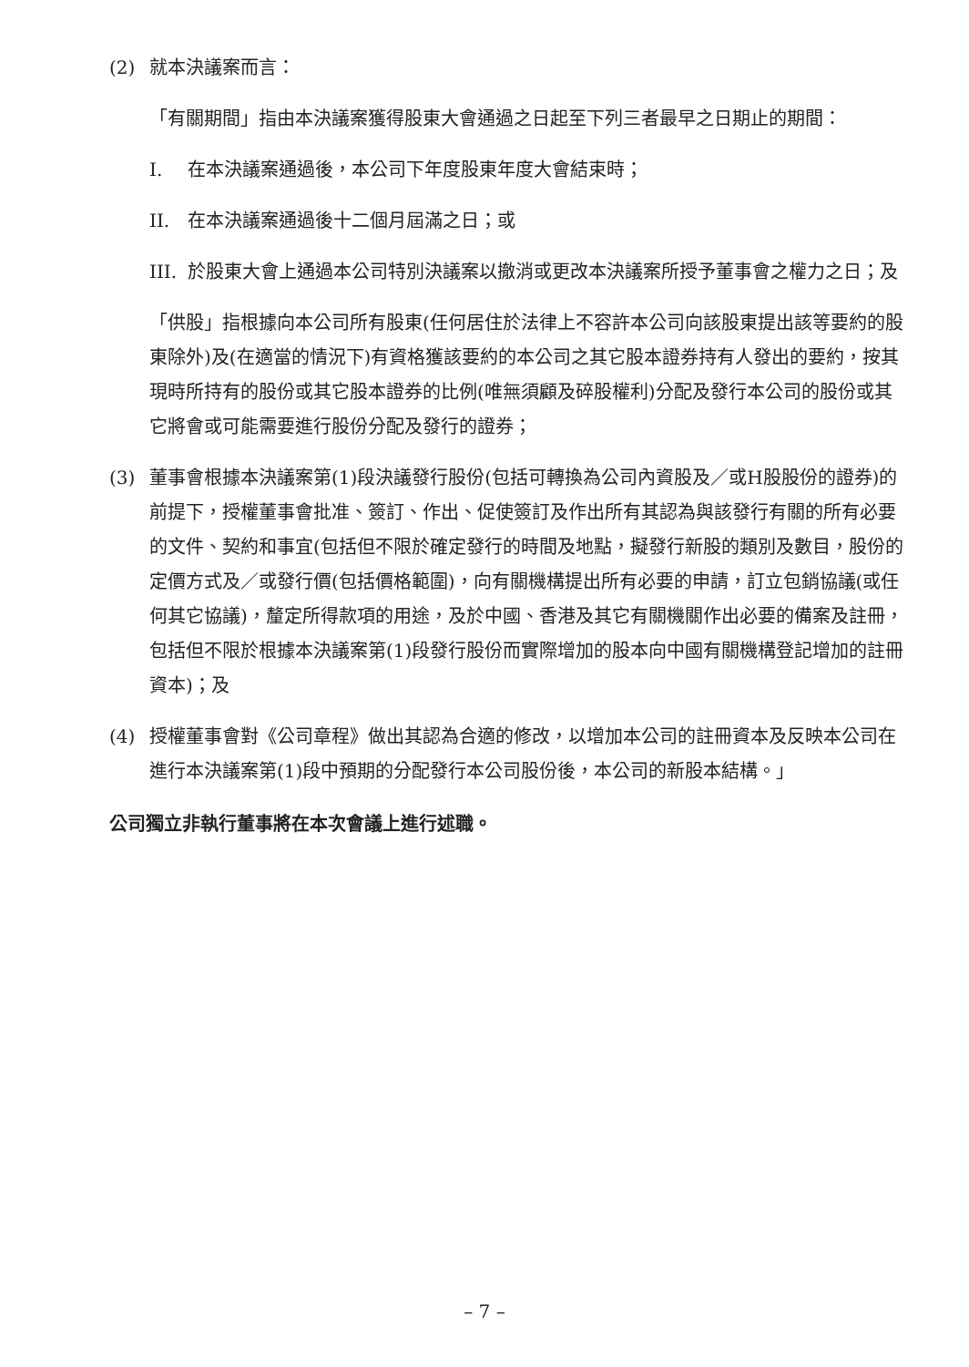(2) 就本決議案而言：
「有關期間」指由本決議案獲得股東大會通過之日起至下列三者最早之日期止的期間：
I. 在本決議案通過後，本公司下年度股東年度大會結束時；
II. 在本決議案通過後十二個月屆滿之日；或
III. 於股東大會上通過本公司特別決議案以撤消或更改本決議案所授予董事會之權力之日；及
「供股」指根據向本公司所有股東(任何居住於法律上不容許本公司向該股東提出該等要約的股東除外)及(在適當的情況下)有資格獲該要約的本公司之其它股本證券持有人發出的要約，按其現時所持有的股份或其它股本證券的比例(唯無須顧及碎股權利)分配及發行本公司的股份或其它將會或可能需要進行股份分配及發行的證券；
(3) 董事會根據本決議案第(1)段決議發行股份(包括可轉換為公司內資股及／或H股股份的證券)的前提下，授權董事會批准、簽訂、作出、促使簽訂及作出所有其認為與該發行有關的所有必要的文件、契約和事宜(包括但不限於確定發行的時間及地點，擬發行新股的類別及數目，股份的定價方式及／或發行價(包括價格範圍)，向有關機構提出所有必要的申請，訂立包銷協議(或任何其它協議)，釐定所得款項的用途，及於中國、香港及其它有關機關作出必要的備案及註冊，包括但不限於根據本決議案第(1)段發行股份而實際增加的股本向中國有關機構登記增加的註冊資本)；及
(4) 授權董事會對《公司章程》做出其認為合適的修改，以增加本公司的註冊資本及反映本公司在進行本決議案第(1)段中預期的分配發行本公司股份後，本公司的新股本結構。」
公司獨立非執行董事將在本次會議上進行述職。
– 7 –